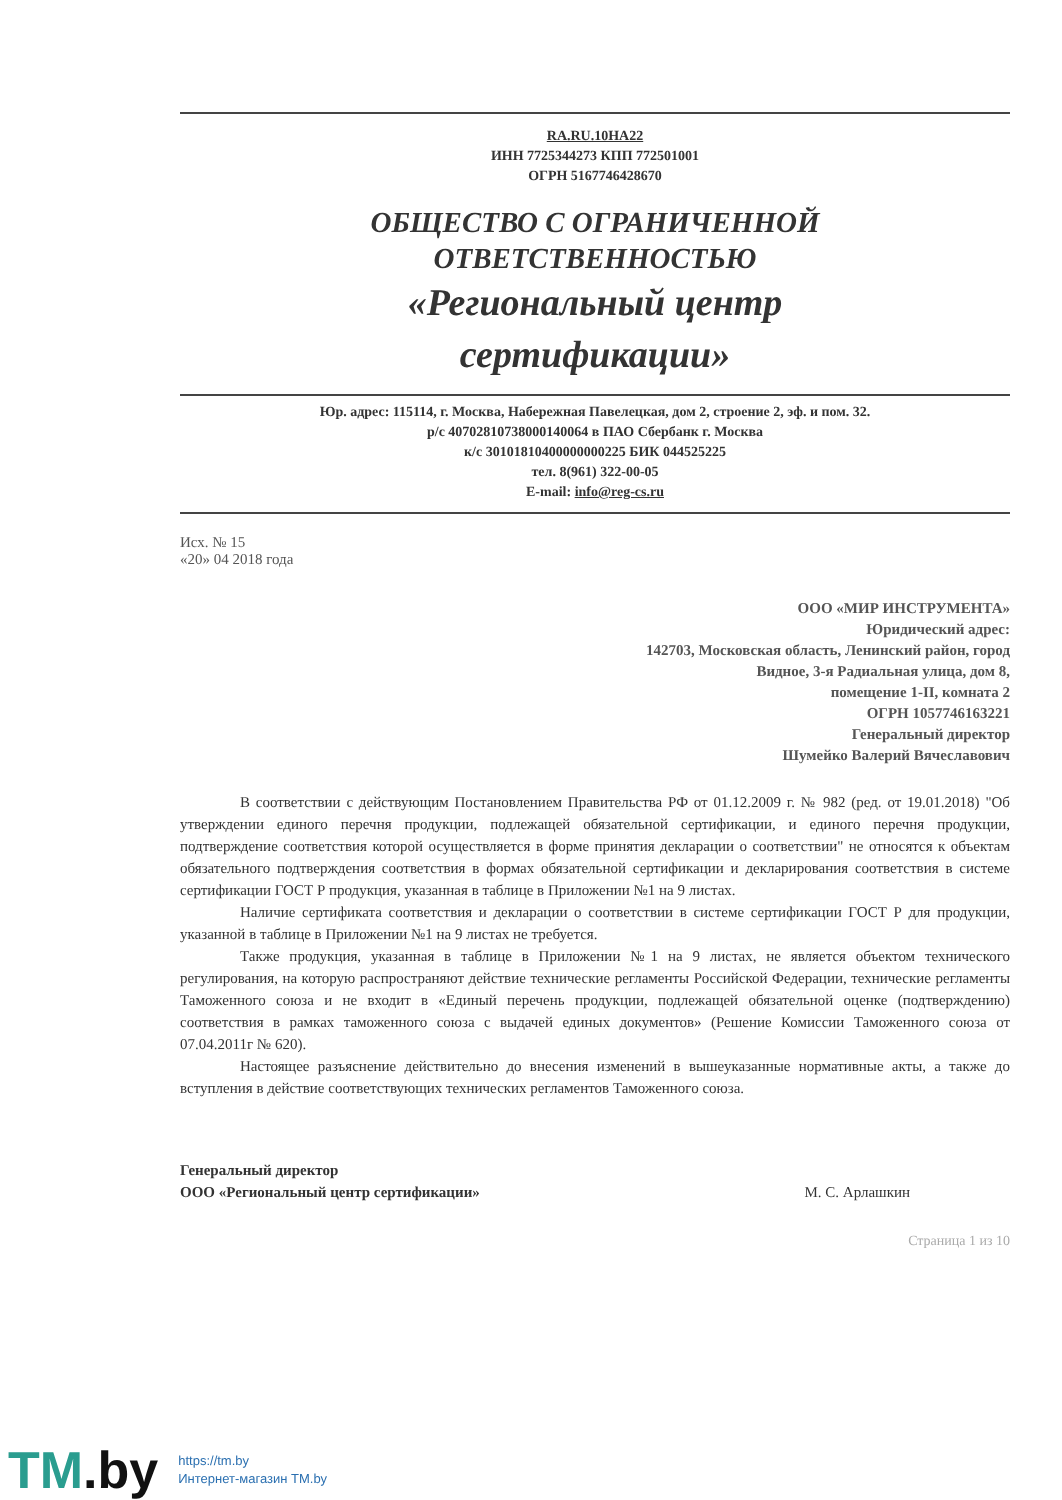RA.RU.10НА22
ИНН 7725344273 КПП 772501001
ОГРН 5167746428670
ОБЩЕСТВО С ОГРАНИЧЕННОЙ
ОТВЕТСТВЕННОСТЬЮ
«Региональный центр
сертификации»
Юр. адрес: 115114, г. Москва, Набережная Павелецкая, дом 2, строение 2, эф. и пом. 32.
р/с 40702810738000140064 в ПАО Сбербанк г. Москва
к/с 30101810400000000225 БИК 044525225
тел. 8(961) 322-00-05
E-mail: info@reg-cs.ru
Исх. № 15
«20» 04 2018 года
ООО «МИР ИНСТРУМЕНТА»
Юридический адрес:
142703, Московская область, Ленинский район, город
Видное, 3-я Радиальная улица, дом 8,
помещение 1-II, комната 2
ОГРН 1057746163221
Генеральный директор
Шумейко Валерий Вячеславович
В соответствии с действующим Постановлением Правительства РФ от 01.12.2009 г. № 982 (ред. от 19.01.2018) "Об утверждении единого перечня продукции, подлежащей обязательной сертификации, и единого перечня продукции, подтверждение соответствия которой осуществляется в форме принятия декларации о соответствии" не относятся к объектам обязательного подтверждения соответствия в формах обязательной сертификации и декларирования соответствия в системе сертификации ГОСТ Р продукция, указанная в таблице в Приложении №1 на 9 листах.
Наличие сертификата соответствия и декларации о соответствии в системе сертификации ГОСТ Р для продукции, указанной в таблице в Приложении №1 на 9 листах не требуется.
Также продукция, указанная в таблице в Приложении №1 на 9 листах, не является объектом технического регулирования, на которую распространяют действие технические регламенты Российской Федерации, технические регламенты Таможенного союза и не входит в «Единый перечень продукции, подлежащей обязательной оценке (подтверждению) соответствия в рамках таможенного союза с выдачей единых документов» (Решение Комиссии Таможенного союза от 07.04.2011г № 620).
Настоящее разъяснение действительно до внесения изменений в вышеуказанные нормативные акты, а также до вступления в действие соответствующих технических регламентов Таможенного союза.
Генеральный директор
ООО «Региональный центр сертификации» М. С. Арлашкин
Страница 1 из 10
TM.by
https://tm.by
Интернет-магазин TM.by